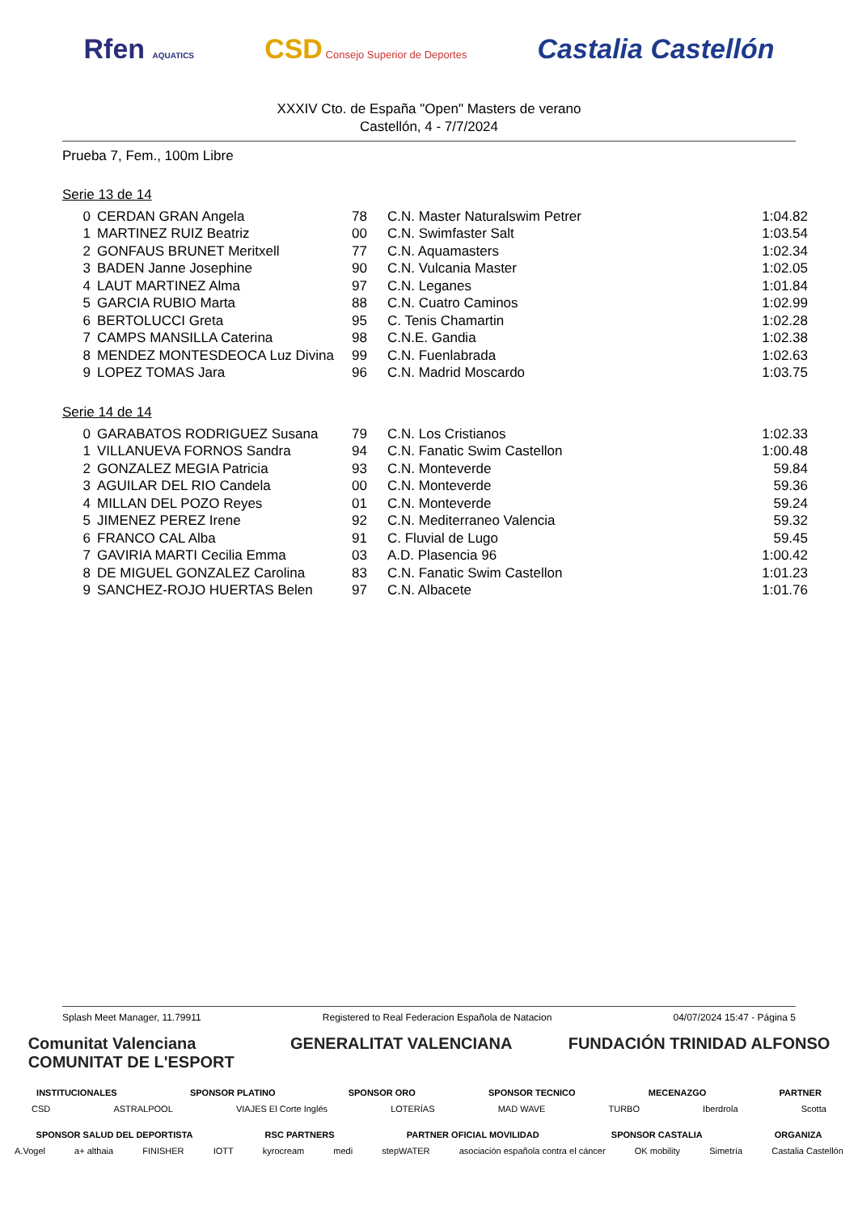Rfen AQUATICS CSD Consejo Superior de Deportes Castalia Castellón
XXXIV Cto. de España "Open" Masters de verano
Castellón, 4 - 7/7/2024
Prueba 7, Fem., 100m Libre
Serie 13 de 14
| 0 | CERDAN GRAN Angela | 78 | C.N. Master Naturalswim Petrer | 1:04.82 |
| 1 | MARTINEZ RUIZ Beatriz | 00 | C.N. Swimfaster Salt | 1:03.54 |
| 2 | GONFAUS BRUNET Meritxell | 77 | C.N. Aquamasters | 1:02.34 |
| 3 | BADEN Janne Josephine | 90 | C.N. Vulcania Master | 1:02.05 |
| 4 | LAUT MARTINEZ Alma | 97 | C.N. Leganes | 1:01.84 |
| 5 | GARCIA RUBIO Marta | 88 | C.N. Cuatro Caminos | 1:02.99 |
| 6 | BERTOLUCCI Greta | 95 | C. Tenis Chamartin | 1:02.28 |
| 7 | CAMPS MANSILLA Caterina | 98 | C.N.E. Gandia | 1:02.38 |
| 8 | MENDEZ MONTESDEOCA Luz Divina | 99 | C.N. Fuenlabrada | 1:02.63 |
| 9 | LOPEZ TOMAS Jara | 96 | C.N. Madrid Moscardo | 1:03.75 |
Serie 14 de 14
| 0 | GARABATOS RODRIGUEZ Susana | 79 | C.N. Los Cristianos | 1:02.33 |
| 1 | VILLANUEVA FORNOS Sandra | 94 | C.N. Fanatic Swim Castellon | 1:00.48 |
| 2 | GONZALEZ MEGIA Patricia | 93 | C.N. Monteverde | 59.84 |
| 3 | AGUILAR DEL RIO Candela | 00 | C.N. Monteverde | 59.36 |
| 4 | MILLAN DEL POZO Reyes | 01 | C.N. Monteverde | 59.24 |
| 5 | JIMENEZ PEREZ Irene | 92 | C.N. Mediterraneo Valencia | 59.32 |
| 6 | FRANCO CAL Alba | 91 | C. Fluvial de Lugo | 59.45 |
| 7 | GAVIRIA MARTI Cecilia Emma | 03 | A.D. Plasencia 96 | 1:00.42 |
| 8 | DE MIGUEL GONZALEZ Carolina | 83 | C.N. Fanatic Swim Castellon | 1:01.23 |
| 9 | SANCHEZ-ROJO HUERTAS Belen | 97 | C.N. Albacete | 1:01.76 |
Splash Meet Manager, 11.79911 Registered to Real Federacion Española de Natacion 04/07/2024 15:47 - Página 5
Comunitat Valenciana
COMUNITAT DE L'ESPORT GENERALITAT VALENCIANA FUNDACIÓN TRINIDAD ALFONSO
INSTITUCIONALES SPONSOR PLATINO SPONSOR ORO SPONSOR TECNICO MECENAZGO PARTNER
CSD ASTRALPOOL VIAJES El Corte Inglés LOTERÍAS MAD WAVE TURBO Iberdrola Scotta
SPONSOR SALUD DEL DEPORTISTA RSC PARTNERS PARTNER OFICIAL MOVILIDAD SPONSOR CASTALIA ORGANIZA
A.Vogel a+ althaia FINISHER IOTT kyrocream medi stepWATER asociación española contra el cáncer OK mobility Simetría Castalia Castellón